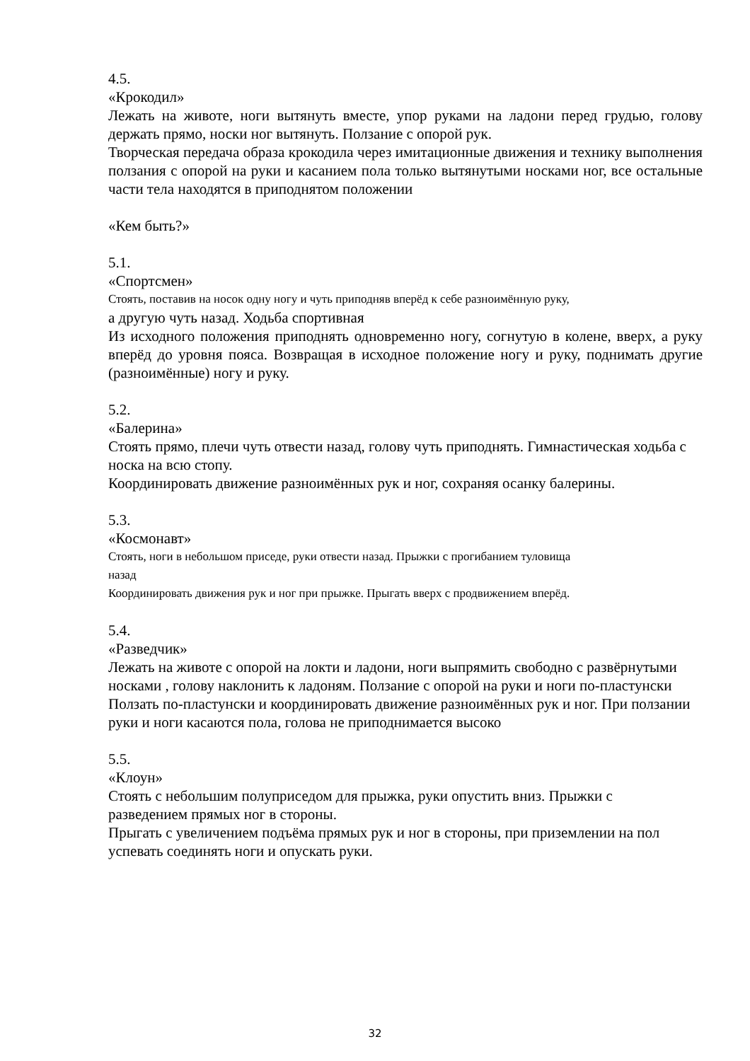4.5.
«Крокодил»
Лежать на животе, ноги вытянуть вместе, упор руками на ладони перед грудью, голову держать прямо, носки ног вытянуть. Ползание с опорой рук.
Творческая передача образа крокодила через имитационные движения и технику выполнения ползания с опорой на руки и касанием пола только вытянутыми носками ног, все остальные части тела находятся в приподнятом положении
«Кем быть?»
5.1.
«Спортсмен»
Стоять, поставив на носок одну ногу и чуть приподняв вперёд к себе разноимённую руку,
а другую чуть назад. Ходьба спортивная
Из исходного положения приподнять одновременно ногу, согнутую в колене, вверх, а руку вперёд до уровня пояса. Возвращая в исходное положение ногу и руку, поднимать другие (разноимённые) ногу и руку.
5.2.
«Балерина»
Стоять прямо, плечи чуть отвести назад, голову чуть приподнять. Гимнастическая ходьба с носка на всю стопу.
Координировать движение разноимённых рук и ног, сохраняя осанку балерины.
5.3.
«Космонавт»
Стоять, ноги в небольшом приседе, руки отвести назад. Прыжки с прогибанием туловища
назад
Координировать движения рук и ног при прыжке. Прыгать вверх с продвижением вперёд.
5.4.
«Разведчик»
Лежать на животе с опорой на локти и ладони, ноги выпрямить свободно с развёрнутыми носками , голову наклонить к ладоням. Ползание с опорой на руки и ноги по-пластунски
Ползать по-пластунски и координировать движение разноимённых рук и ног. При ползании руки и ноги касаются пола, голова не приподнимается высоко
5.5.
«Клоун»
Стоять с небольшим полуприседом для прыжка, руки опустить вниз. Прыжки с
разведением прямых ног в стороны.
Прыгать с увеличением подъёма прямых рук и ног в стороны, при приземлении на пол успевать соединять ноги и опускать руки.
32